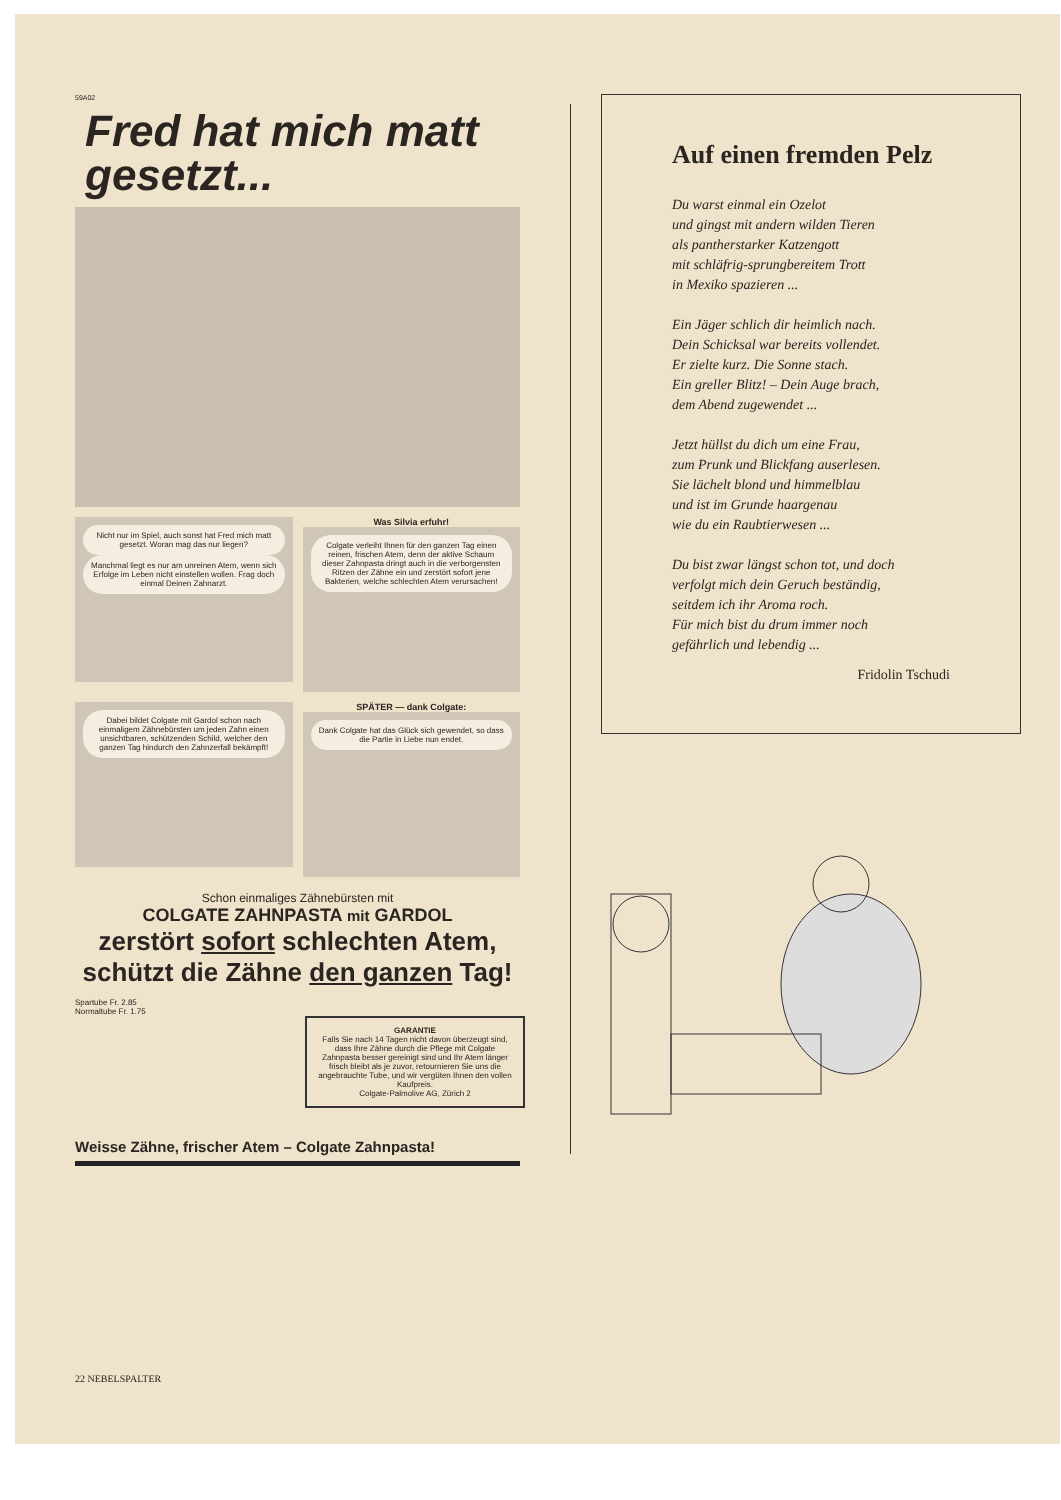59A02
Fred hat mich matt
gesetzt...
Nicht nur im Spiel, auch sonst hat Fred mich matt gesetzt. Woran mag das nur liegen?
Manchmal liegt es nur am unreinen Atem, wenn sich Erfolge im Leben nicht einstellen wollen. Frag doch einmal Deinen Zahnarzt.
Was Silvia erfuhr!
Colgate verleiht Ihnen für den ganzen Tag einen reinen, frischen Atem, denn der aktive Schaum dieser Zahnpasta dringt auch in die verborgensten Ritzen der Zähne ein und zerstört sofort jene Bakterien, welche schlechten Atem verursachen!
Dabei bildet Colgate mit Gardol schon nach einmaligem Zähnebürsten um jeden Zahn einen unsichtbaren, schützenden Schild, welcher den ganzen Tag hindurch den Zahnzerfall bekämpft!
SPÄTER — dank Colgate:
Dank Colgate hat das Glück sich gewendet, so dass die Partie in Liebe nun endet.
Schon einmaliges Zähnebürsten mit
COLGATE ZAHNPASTA mit GARDOL
zerstört sofort schlechten Atem,
schützt die Zähne den ganzen Tag!
Spartube Fr. 2.85
Normaltube Fr. 1.75
GARANTIE
Falls Sie nach 14 Tagen nicht davon überzeugt sind, dass Ihre Zähne durch die Pflege mit Colgate Zahnpasta besser gereinigt sind und Ihr Atem länger frisch bleibt als je zuvor, retournieren Sie uns die angebrauchte Tube, und wir vergüten Ihnen den vollen Kaufpreis.
Colgate-Palmolive AG, Zürich 2
Weisse Zähne, frischer Atem – Colgate Zahnpasta!
Auf einen fremden Pelz
Du warst einmal ein Ozelot
und gingst mit andern wilden Tieren
als pantherstarker Katzengott
mit schläfrig-sprungbereitem Trott
in Mexiko spazieren ...
Ein Jäger schlich dir heimlich nach.
Dein Schicksal war bereits vollendet.
Er zielte kurz. Die Sonne stach.
Ein greller Blitz! – Dein Auge brach,
dem Abend zugewendet ...
Jetzt hüllst du dich um eine Frau,
zum Prunk und Blickfang auserlesen.
Sie lächelt blond und himmelblau
und ist im Grunde haargenau
wie du ein Raubtierwesen ...
Du bist zwar längst schon tot, und doch
verfolgt mich dein Geruch beständig,
seitdem ich ihr Aroma roch.
Für mich bist du drum immer noch
gefährlich und lebendig ...
Fridolin Tschudi
22 NEBELSPALTER